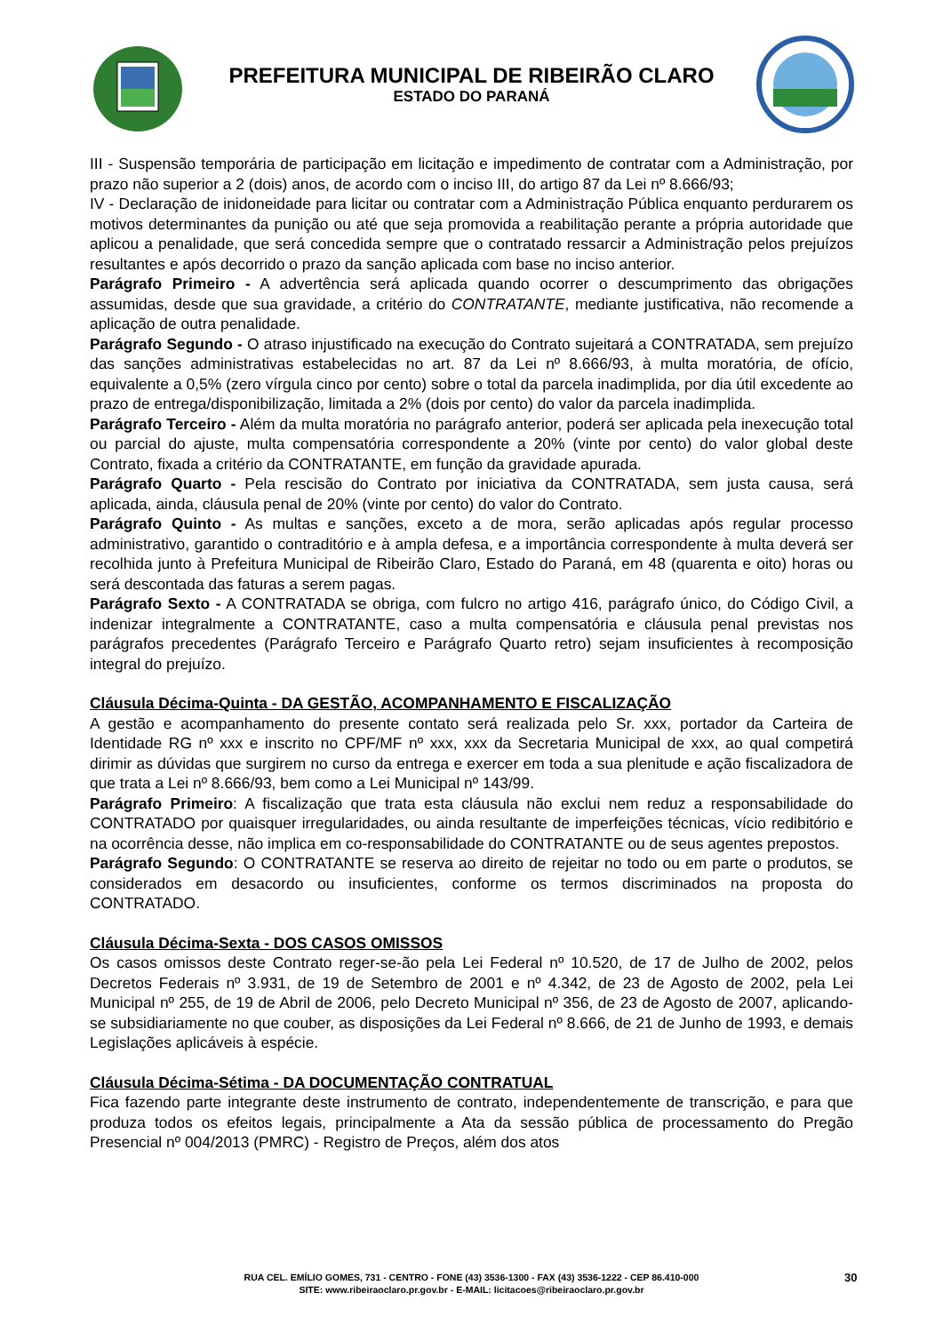PREFEITURA MUNICIPAL DE RIBEIRÃO CLARO
ESTADO DO PARANÁ
III - Suspensão temporária de participação em licitação e impedimento de contratar com a Administração, por prazo não superior a 2 (dois) anos, de acordo com o inciso III, do artigo 87 da Lei nº 8.666/93;
IV - Declaração de inidoneidade para licitar ou contratar com a Administração Pública enquanto perdurarem os motivos determinantes da punição ou até que seja promovida a reabilitação perante a própria autoridade que aplicou a penalidade, que será concedida sempre que o contratado ressarcir a Administração pelos prejuízos resultantes e após decorrido o prazo da sanção aplicada com base no inciso anterior.
Parágrafo Primeiro - A advertência será aplicada quando ocorrer o descumprimento das obrigações assumidas, desde que sua gravidade, a critério do CONTRATANTE, mediante justificativa, não recomende a aplicação de outra penalidade.
Parágrafo Segundo - O atraso injustificado na execução do Contrato sujeitará a CONTRATADA, sem prejuízo das sanções administrativas estabelecidas no art. 87 da Lei nº 8.666/93, à multa moratória, de ofício, equivalente a 0,5% (zero vírgula cinco por cento) sobre o total da parcela inadimplida, por dia útil excedente ao prazo de entrega/disponibilização, limitada a 2% (dois por cento) do valor da parcela inadimplida.
Parágrafo Terceiro - Além da multa moratória no parágrafo anterior, poderá ser aplicada pela inexecução total ou parcial do ajuste, multa compensatória correspondente a 20% (vinte por cento) do valor global deste Contrato, fixada a critério da CONTRATANTE, em função da gravidade apurada.
Parágrafo Quarto - Pela rescisão do Contrato por iniciativa da CONTRATADA, sem justa causa, será aplicada, ainda, cláusula penal de 20% (vinte por cento) do valor do Contrato.
Parágrafo Quinto - As multas e sanções, exceto a de mora, serão aplicadas após regular processo administrativo, garantido o contraditório e à ampla defesa, e a importância correspondente à multa deverá ser recolhida junto à Prefeitura Municipal de Ribeirão Claro, Estado do Paraná, em 48 (quarenta e oito) horas ou será descontada das faturas a serem pagas.
Parágrafo Sexto - A CONTRATADA se obriga, com fulcro no artigo 416, parágrafo único, do Código Civil, a indenizar integralmente a CONTRATANTE, caso a multa compensatória e cláusula penal previstas nos parágrafos precedentes (Parágrafo Terceiro e Parágrafo Quarto retro) sejam insuficientes à recomposição integral do prejuízo.
Cláusula Décima-Quinta - DA GESTÃO, ACOMPANHAMENTO E FISCALIZAÇÃO
A gestão e acompanhamento do presente contato será realizada pelo Sr. xxx, portador da Carteira de Identidade RG nº xxx e inscrito no CPF/MF nº xxx, xxx da Secretaria Municipal de xxx, ao qual competirá dirimir as dúvidas que surgirem no curso da entrega e exercer em toda a sua plenitude e ação fiscalizadora de que trata a Lei nº 8.666/93, bem como a Lei Municipal nº 143/99.
Parágrafo Primeiro: A fiscalização que trata esta cláusula não exclui nem reduz a responsabilidade do CONTRATADO por quaisquer irregularidades, ou ainda resultante de imperfeições técnicas, vício redibitório e na ocorrência desse, não implica em co-responsabilidade do CONTRATANTE ou de seus agentes prepostos.
Parágrafo Segundo: O CONTRATANTE se reserva ao direito de rejeitar no todo ou em parte o produtos, se considerados em desacordo ou insuficientes, conforme os termos discriminados na proposta do CONTRATADO.
Cláusula Décima-Sexta - DOS CASOS OMISSOS
Os casos omissos deste Contrato reger-se-ão pela Lei Federal nº 10.520, de 17 de Julho de 2002, pelos Decretos Federais nº 3.931, de 19 de Setembro de 2001 e nº 4.342, de 23 de Agosto de 2002, pela Lei Municipal nº 255, de 19 de Abril de 2006, pelo Decreto Municipal nº 356, de 23 de Agosto de 2007, aplicando-se subsidiariamente no que couber, as disposições da Lei Federal nº 8.666, de 21 de Junho de 1993, e demais Legislações aplicáveis à espécie.
Cláusula Décima-Sétima - DA DOCUMENTAÇÃO CONTRATUAL
Fica fazendo parte integrante deste instrumento de contrato, independentemente de transcrição, e para que produza todos os efeitos legais, principalmente a Ata da sessão pública de processamento do Pregão Presencial nº 004/2013 (PMRC) - Registro de Preços, além dos atos
RUA CEL. EMÍLIO GOMES, 731 - CENTRO - FONE (43) 3536-1300 - FAX (43) 3536-1222 - CEP 86.410-000
SITE: www.ribeiraoclaro.pr.gov.br - E-MAIL: licitacoes@ribeiraoclaro.pr.gov.br
30